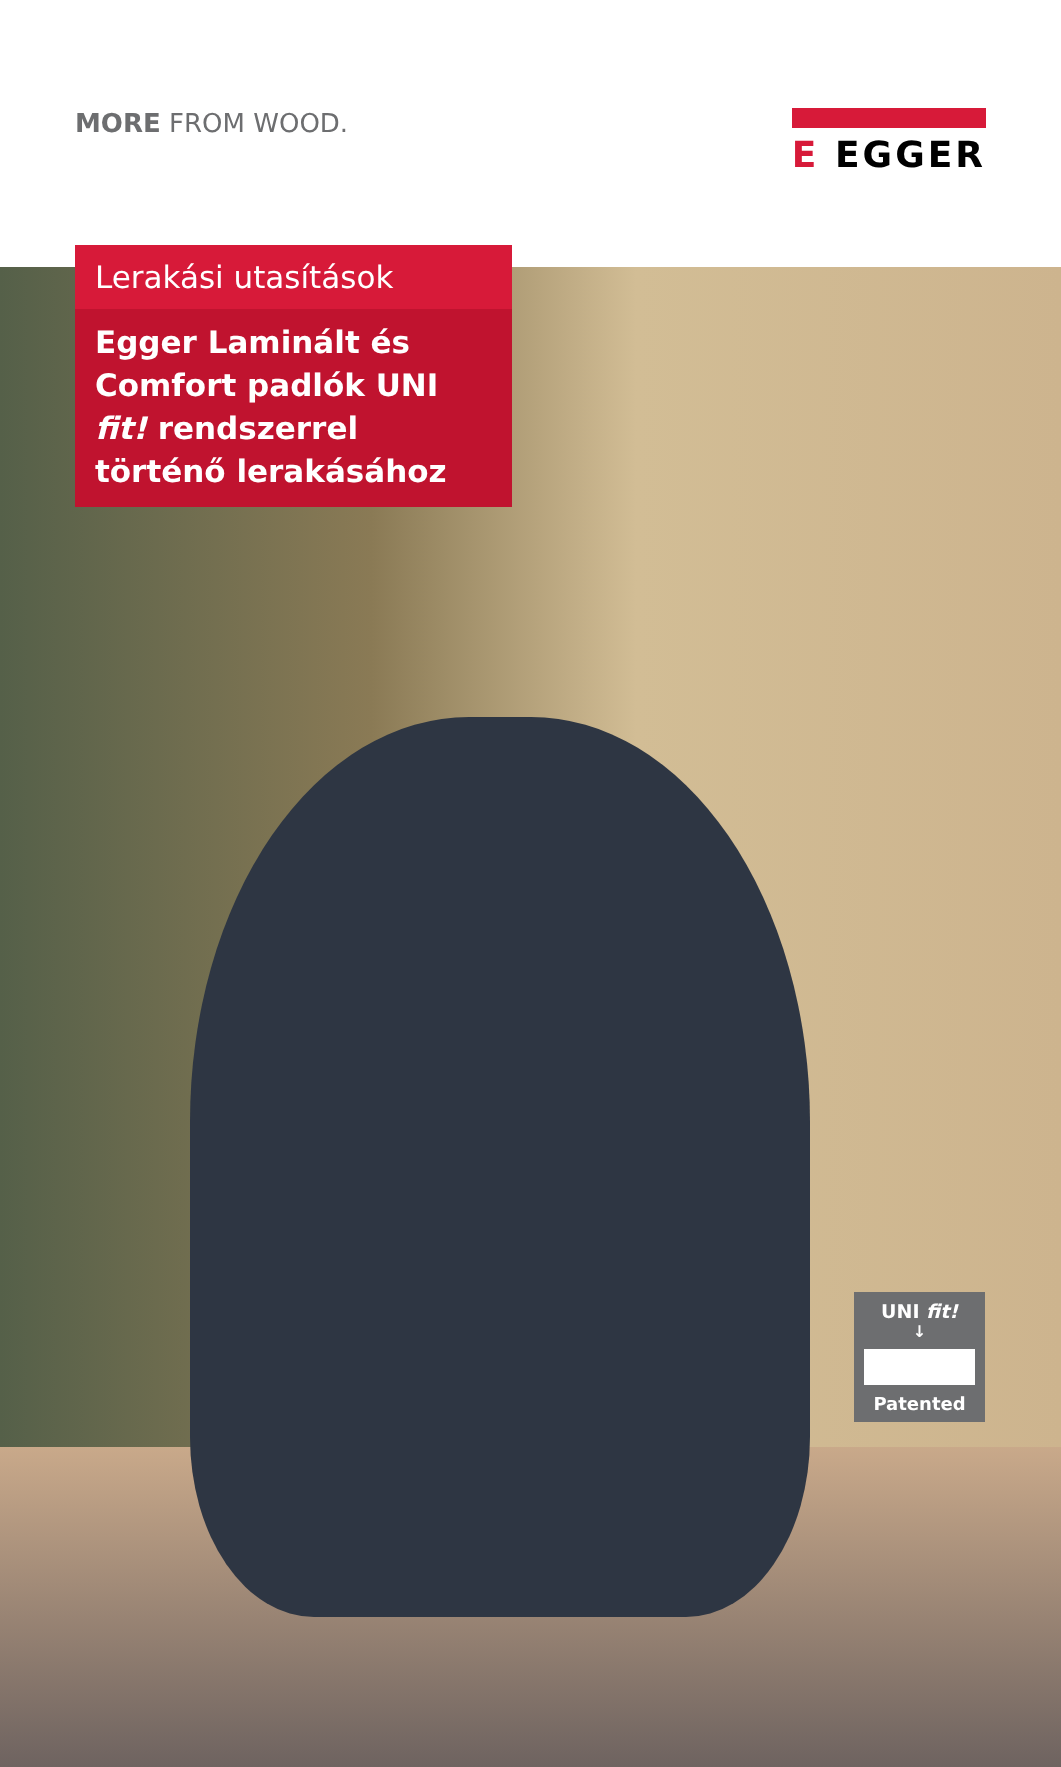MORE FROM WOOD.
E EGGER
Lerakási utasítások
Egger Laminált és Comfort padlók UNI fit! rendszerrel történő lerakásához
UNI fit!
↓
Patented